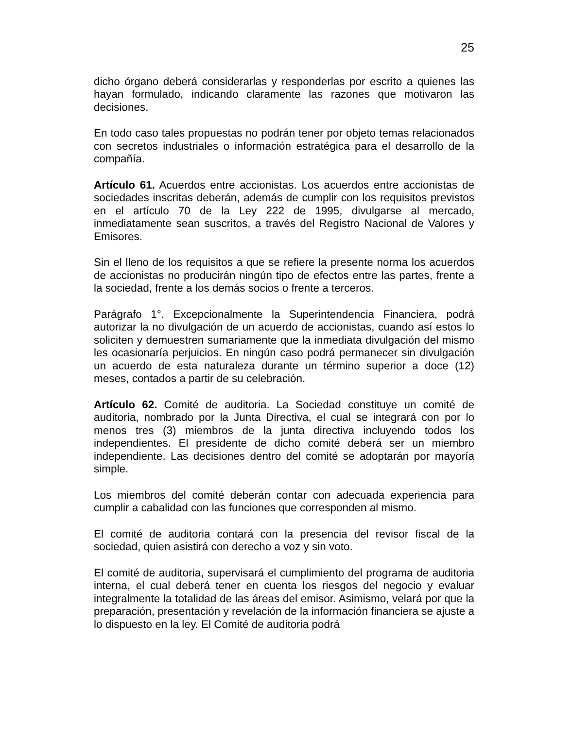25
dicho órgano deberá considerarlas y responderlas por escrito a quienes las hayan formulado, indicando claramente las razones que motivaron las decisiones.
En todo caso tales propuestas no podrán tener por objeto temas relacionados con secretos industriales o información estratégica para el desarrollo de la compañía.
Artículo 61. Acuerdos entre accionistas. Los acuerdos entre accionistas de sociedades inscritas deberán, además de cumplir con los requisitos previstos en el artículo 70 de la Ley 222 de 1995, divulgarse al mercado, inmediatamente sean suscritos, a través del Registro Nacional de Valores y Emisores.
Sin el lleno de los requisitos a que se refiere la presente norma los acuerdos de accionistas no producirán ningún tipo de efectos entre las partes, frente a la sociedad, frente a los demás socios o frente a terceros.
Parágrafo 1°. Excepcionalmente la Superintendencia Financiera, podrá autorizar la no divulgación de un acuerdo de accionistas, cuando así estos lo soliciten y demuestren sumariamente que la inmediata divulgación del mismo les ocasionaría perjuicios. En ningún caso podrá permanecer sin divulgación un acuerdo de esta naturaleza durante un término superior a doce (12) meses, contados a partir de su celebración.
Artículo 62. Comité de auditoria. La Sociedad constituye un comité de auditoria, nombrado por la Junta Directiva, el cual se integrará con por lo menos tres (3) miembros de la junta directiva incluyendo todos los independientes. El presidente de dicho comité deberá ser un miembro independiente. Las decisiones dentro del comité se adoptarán por mayoría simple.
Los miembros del comité deberán contar con adecuada experiencia para cumplir a cabalidad con las funciones que corresponden al mismo.
El comité de auditoria contará con la presencia del revisor fiscal de la sociedad, quien asistirá con derecho a voz y sin voto.
El comité de auditoria, supervisará el cumplimiento del programa de auditoria interna, el cual deberá tener en cuenta los riesgos del negocio y evaluar integralmente la totalidad de las áreas del emisor. Asimismo, velará por que la preparación, presentación y revelación de la información financiera se ajuste a lo dispuesto en la ley. El Comité de auditoria podrá